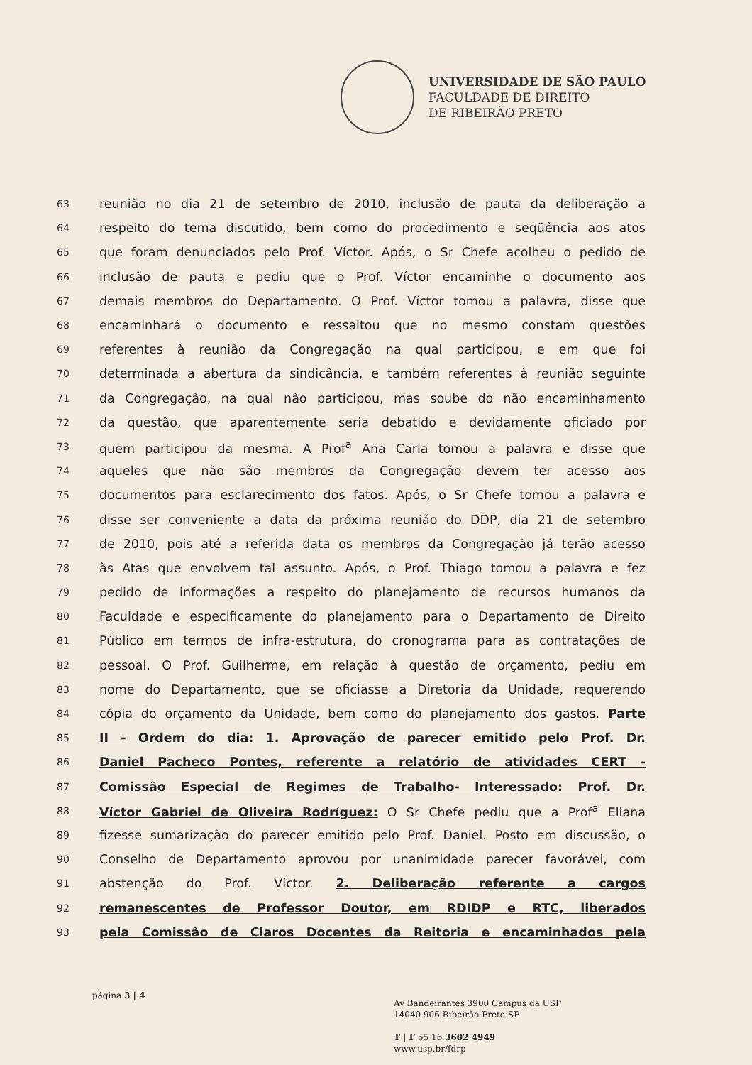UNIVERSIDADE DE SÃO PAULO
FACULDADE DE DIREITO
DE RIBEIRÃO PRETO
63 reunião no dia 21 de setembro de 2010, inclusão de pauta da deliberação a
64 respeito do tema discutido, bem como do procedimento e seqüência aos atos
65 que foram denunciados pelo Prof. Víctor. Após, o Sr Chefe acolheu o pedido de
66 inclusão de pauta e pediu que o Prof. Víctor encaminhe o documento aos
67 demais membros do Departamento. O Prof. Víctor tomou a palavra, disse que
68 encaminhará o documento e ressaltou que no mesmo constam questões
69 referentes à reunião da Congregação na qual participou, e em que foi
70 determinada a abertura da sindicância, e também referentes à reunião seguinte
71 da Congregação, na qual não participou, mas soube do não encaminhamento
72 da questão, que aparentemente seria debatido e devidamente oficiado por
73 quem participou da mesma. A Prof<sup>a</sup> Ana Carla tomou a palavra e disse que
74 aqueles que não são membros da Congregação devem ter acesso aos
75 documentos para esclarecimento dos fatos. Após, o Sr Chefe tomou a palavra e
76 disse ser conveniente a data da próxima reunião do DDP, dia 21 de setembro
77 de 2010, pois até a referida data os membros da Congregação já terão acesso
78 às Atas que envolvem tal assunto. Após, o Prof. Thiago tomou a palavra e fez
79 pedido de informações a respeito do planejamento de recursos humanos da
80 Faculdade e especificamente do planejamento para o Departamento de Direito
81 Público em termos de infra-estrutura, do cronograma para as contratações de
82 pessoal. O Prof. Guilherme, em relação à questão de orçamento, pediu em
83 nome do Departamento, que se oficiasse a Diretoria da Unidade, requerendo
84 cópia do orçamento da Unidade, bem como do planejamento dos gastos. Parte
85 II - Ordem do dia: 1. Aprovação de parecer emitido pelo Prof. Dr.
86 Daniel Pacheco Pontes, referente a relatório de atividades CERT -
87 Comissão Especial de Regimes de Trabalho- Interessado: Prof. Dr.
88 Víctor Gabriel de Oliveira Rodríguez: O Sr Chefe pediu que a Prof<sup>a</sup> Eliana
89 fizesse sumarização do parecer emitido pelo Prof. Daniel. Posto em discussão, o
90 Conselho de Departamento aprovou por unanimidade parecer favorável, com
91 abstenção do Prof. Víctor. 2. Deliberação referente a cargos
92 remanescentes de Professor Doutor, em RDIDP e RTC, liberados
93 pela Comissão de Claros Docentes da Reitoria e encaminhados pela
página 3 | 4
Av Bandeirantes 3900 Campus da USP
14040 906 Ribeirão Preto SP
T | F 55 16 3602 4949
www.usp.br/fdrp